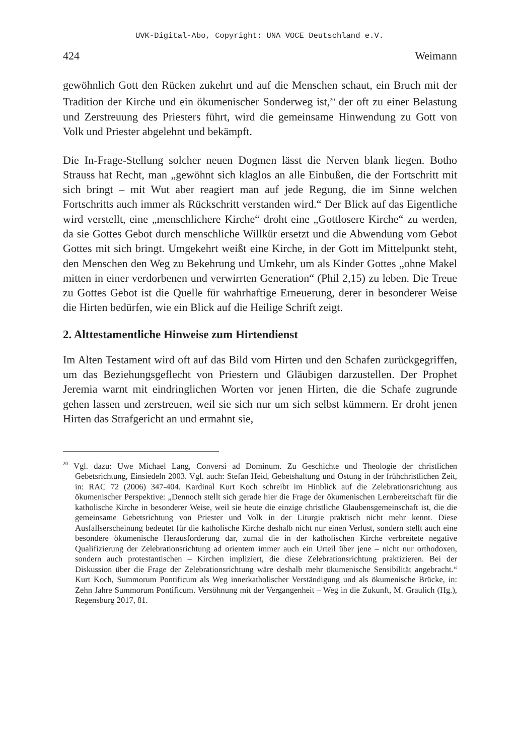UVK-Digital-Abo, Copyright: UNA VOCE Deutschland e.V.
424 Weimann
gewöhnlich Gott den Rücken zukehrt und auf die Menschen schaut, ein Bruch mit der Tradition der Kirche und ein ökumenischer Sonderweg ist,<sup>20</sup> der oft zu einer Belastung und Zerstreuung des Priesters führt, wird die gemeinsame Hinwendung zu Gott von Volk und Priester abgelehnt und bekämpft.
Die In-Frage-Stellung solcher neuen Dogmen lässt die Nerven blank liegen. Botho Strauss hat Recht, man „gewöhnt sich klaglos an alle Einbußen, die der Fortschritt mit sich bringt – mit Wut aber reagiert man auf jede Regung, die im Sinne welchen Fortschritts auch immer als Rückschritt verstanden wird.“ Der Blick auf das Eigentliche wird verstellt, eine „menschlichere Kirche“ droht eine „Gottlosere Kirche“ zu werden, da sie Gottes Gebot durch menschliche Willkür ersetzt und die Abwendung vom Gebot Gottes mit sich bringt. Umgekehrt weißt eine Kirche, in der Gott im Mittelpunkt steht, den Menschen den Weg zu Bekehrung und Umkehr, um als Kinder Gottes „ohne Makel mitten in einer verdorbenen und verwirrten Generation“ (Phil 2,15) zu leben. Die Treue zu Gottes Gebot ist die Quelle für wahrhaftige Erneuerung, derer in besonderer Weise die Hirten bedürfen, wie ein Blick auf die Heilige Schrift zeigt.
2. Alttestamentliche Hinweise zum Hirtendienst
Im Alten Testament wird oft auf das Bild vom Hirten und den Schafen zurückgegriffen, um das Beziehungsgeflecht von Priestern und Gläubigen darzustellen. Der Prophet Jeremia warnt mit eindringlichen Worten vor jenen Hirten, die die Schafe zugrunde gehen lassen und zerstreuen, weil sie sich nur um sich selbst kümmern. Er droht jenen Hirten das Strafgericht an und ermahnt sie,
<sup>20</sup> Vgl. dazu: Uwe Michael Lang, Conversi ad Dominum. Zu Geschichte und Theologie der christlichen Gebetsrichtung, Einsiedeln 2003. Vgl. auch: Stefan Heid, Gebetshaltung und Ostung in der frühchristlichen Zeit, in: RAC 72 (2006) 347-404. Kardinal Kurt Koch schreibt im Hinblick auf die Zelebrationsrichtung aus ökumenischer Perspektive: „Dennoch stellt sich gerade hier die Frage der ökumenischen Lernbereitschaft für die katholische Kirche in besonderer Weise, weil sie heute die einzige christliche Glaubensgemeinschaft ist, die die gemeinsame Gebetsrichtung von Priester und Volk in der Liturgie praktisch nicht mehr kennt. Diese Ausfallserscheinung bedeutet für die katholische Kirche deshalb nicht nur einen Verlust, sondern stellt auch eine besondere ökumenische Herausforderung dar, zumal die in der katholischen Kirche verbreitete negative Qualifizierung der Zelebrationsrichtung ad orientem immer auch ein Urteil über jene – nicht nur orthodoxen, sondern auch protestantischen – Kirchen impliziert, die diese Zelebrationsrichtung praktizieren. Bei der Diskussion über die Frage der Zelebrationsrichtung wäre deshalb mehr ökumenische Sensibilität angebracht.“ Kurt Koch, Summorum Pontificum als Weg innerkatholischer Verständigung und als ökumenische Brücke, in: Zehn Jahre Summorum Pontificum. Versöhnung mit der Vergangenheit – Weg in die Zukunft, M. Graulich (Hg.), Regensburg 2017, 81.